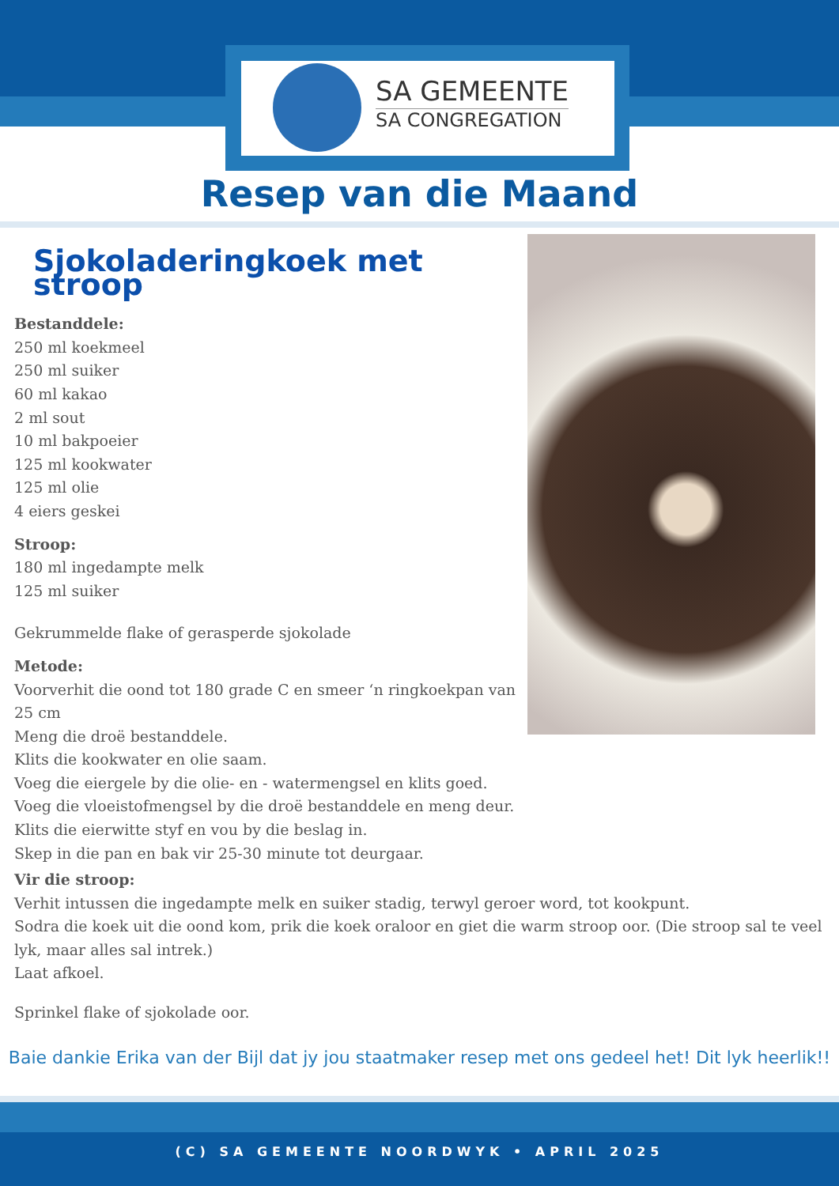SA GEMEENTE
SA CONGREGATION
Resep van die Maand
Sjokoladeringkoek met stroop
Bestanddele:
250 ml koekmeel
250 ml suiker
60 ml kakao
2 ml sout
10 ml bakpoeier
125 ml kookwater
125 ml olie
4 eiers geskei
Stroop:
180 ml ingedampte melk
125 ml suiker
Gekrummelde flake of gerasperde sjokolade
Metode:
Voorverhit die oond tot 180 grade C en smeer ‘n ringkoekpan van 25 cm
Meng die droë bestanddele.
Klits die kookwater en olie saam.
Voeg die eiergele by die olie- en - watermengsel en klits goed.
Voeg die vloeistofmengsel by die droë bestanddele en meng deur.
Klits die eierwitte styf en vou by die beslag in.
Skep in die pan en bak vir 25-30 minute tot deurgaar.
Vir die stroop:
Verhit intussen die ingedampte melk en suiker stadig, terwyl geroer word, tot kookpunt.
Sodra die koek uit die oond kom, prik die koek oraloor en giet die warm stroop oor. (Die stroop sal te veel lyk, maar alles sal intrek.)
Laat afkoel.
Sprinkel flake of sjokolade oor.
Baie dankie Erika van der Bijl dat jy jou staatmaker resep met ons gedeel het! Dit lyk heerlik!!
(C) SA GEMEENTE NOORDWYK • APRIL 2025